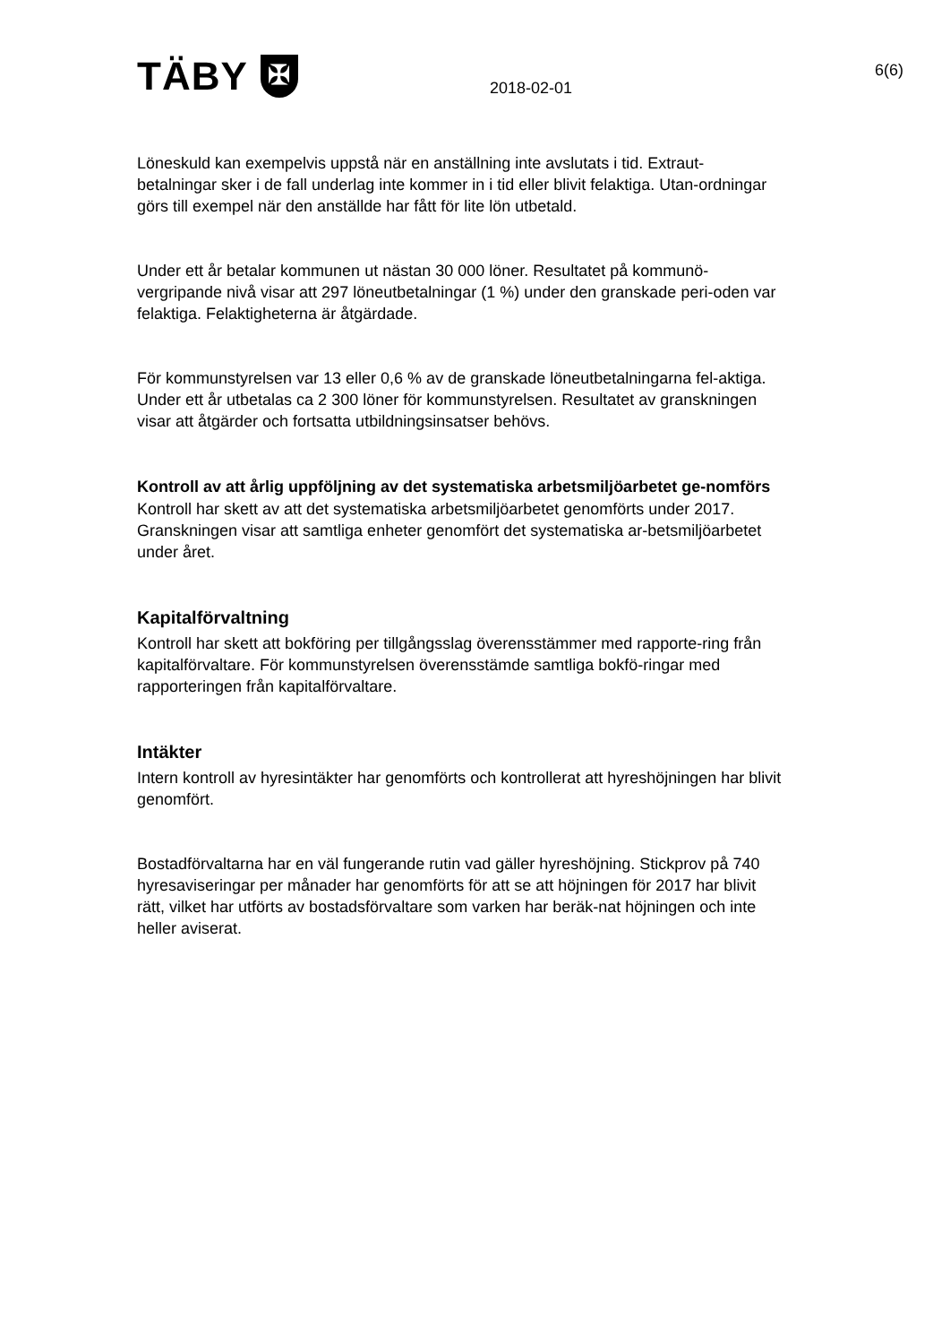TÄBY ✠ 2018-02-01
6(6)
Löneskuld kan exempelvis uppstå när en anställning inte avslutats i tid. Extraut-betalningar sker i de fall underlag inte kommer in i tid eller blivit felaktiga. Utan-ordningar görs till exempel när den anställde har fått för lite lön utbetald.
Under ett år betalar kommunen ut nästan 30 000 löner. Resultatet på kommunö-vergripande nivå visar att 297 löneutbetalningar (1 %) under den granskade peri-oden var felaktiga. Felaktigheterna är åtgärdade.
För kommunstyrelsen var 13 eller 0,6 % av de granskade löneutbetalningarna fel-aktiga. Under ett år utbetalas ca 2 300 löner för kommunstyrelsen. Resultatet av granskningen visar att åtgärder och fortsatta utbildningsinsatser behövs.
Kontroll av att årlig uppföljning av det systematiska arbetsmiljöarbetet ge-nomförs
Kontroll har skett av att det systematiska arbetsmiljöarbetet genomförts under 2017. Granskningen visar att samtliga enheter genomfört det systematiska ar-betsmiljöarbetet under året.
Kapitalförvaltning
Kontroll har skett att bokföring per tillgångsslag överensstämmer med rapporte-ring från kapitalförvaltare. För kommunstyrelsen överensstämde samtliga bokfö-ringar med rapporteringen från kapitalförvaltare.
Intäkter
Intern kontroll av hyresintäkter har genomförts och kontrollerat att hyreshöjningen har blivit genomfört.
Bostadförvaltarna har en väl fungerande rutin vad gäller hyreshöjning. Stickprov på 740 hyresaviseringar per månader har genomförts för att se att höjningen för 2017 har blivit rätt, vilket har utförts av bostadsförvaltare som varken har beräk-nat höjningen och inte heller aviserat.